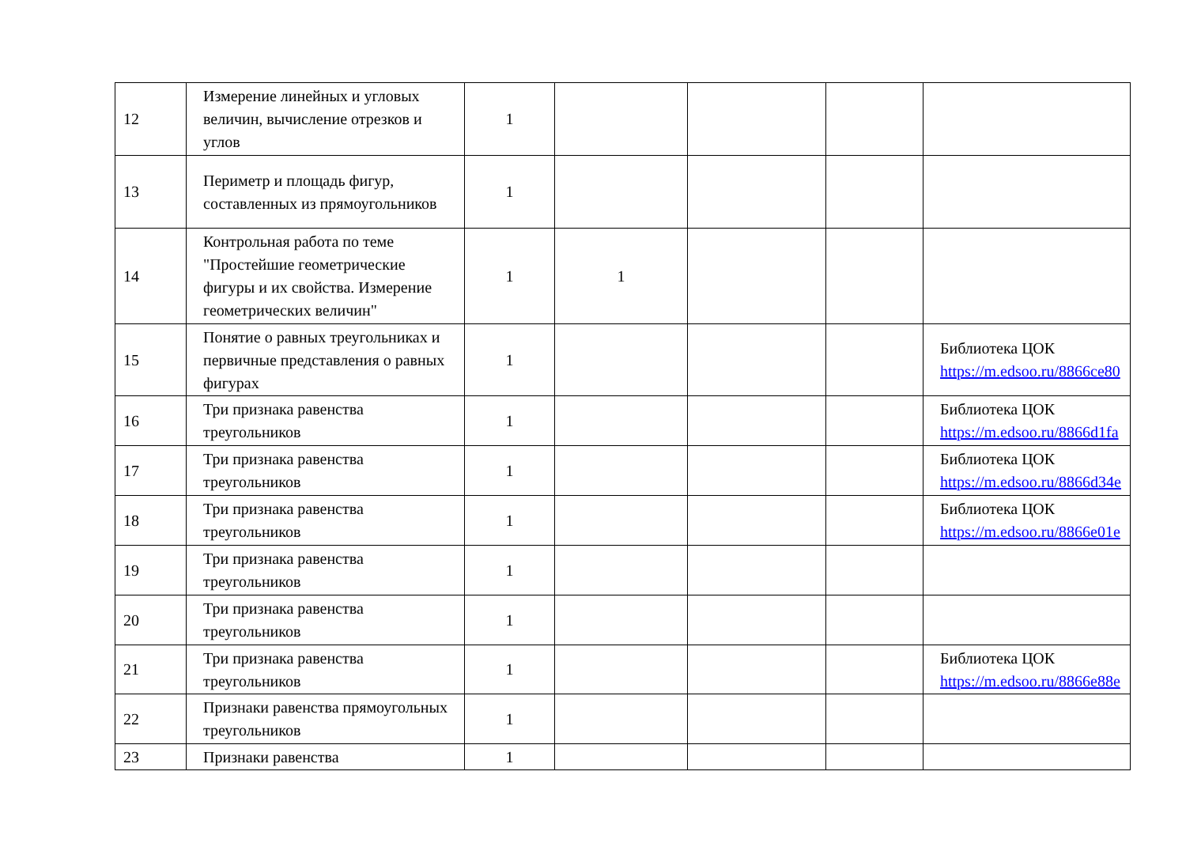| 12 | Измерение линейных и угловых величин, вычисление отрезков и углов | 1 | | | | |
| 13 | Периметр и площадь фигур, составленных из прямоугольников | 1 | | | | |
| 14 | Контрольная работа по теме "Простейшие геометрические фигуры и их свойства. Измерение геометрических величин" | 1 | 1 | | | |
| 15 | Понятие о равных треугольниках и первичные представления о равных фигурах | 1 | | | | Библиотека ЦОК https://m.edsoo.ru/8866ce80 |
| 16 | Три признака равенства треугольников | 1 | | | | Библиотека ЦОК https://m.edsoo.ru/8866d1fa |
| 17 | Три признака равенства треугольников | 1 | | | | Библиотека ЦОК https://m.edsoo.ru/8866d34e |
| 18 | Три признака равенства треугольников | 1 | | | | Библиотека ЦОК https://m.edsoo.ru/8866e01e |
| 19 | Три признака равенства треугольников | 1 | | | | |
| 20 | Три признака равенства треугольников | 1 | | | | |
| 21 | Три признака равенства треугольников | 1 | | | | Библиотека ЦОК https://m.edsoo.ru/8866e88e |
| 22 | Признаки равенства прямоугольных треугольников | 1 | | | | |
| 23 | Признаки равенства | 1 | | | | |